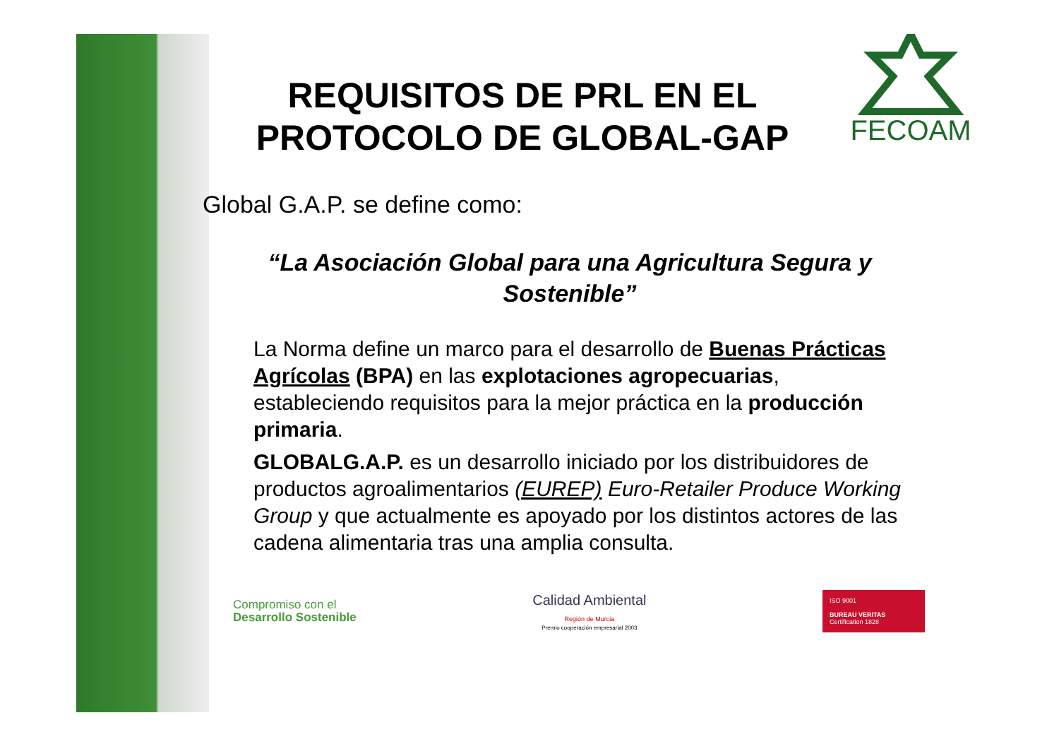FECOAM
REQUISITOS DE PRL EN EL PROTOCOLO DE GLOBAL-GAP
Global G.A.P. se define como:
“La Asociación Global para una Agricultura Segura y Sostenible”
La Norma define un marco para el desarrollo de Buenas Prácticas Agrícolas (BPA) en las explotaciones agropecuarias, estableciendo requisitos para la mejor práctica en la producción primaria.
GLOBALG.A.P. es un desarrollo iniciado por los distribuidores de productos agroalimentarios (EUREP) Euro-Retailer Produce Working Group y que actualmente es apoyado por los distintos actores de las cadena alimentaria tras una amplia consulta.
Compromiso con el
Desarrollo Sostenible
Calidad Ambiental
Región de Murcia
Premio cooperación empresarial 2003
ISO 9001
BUREAU VERITAS
Certification 1828